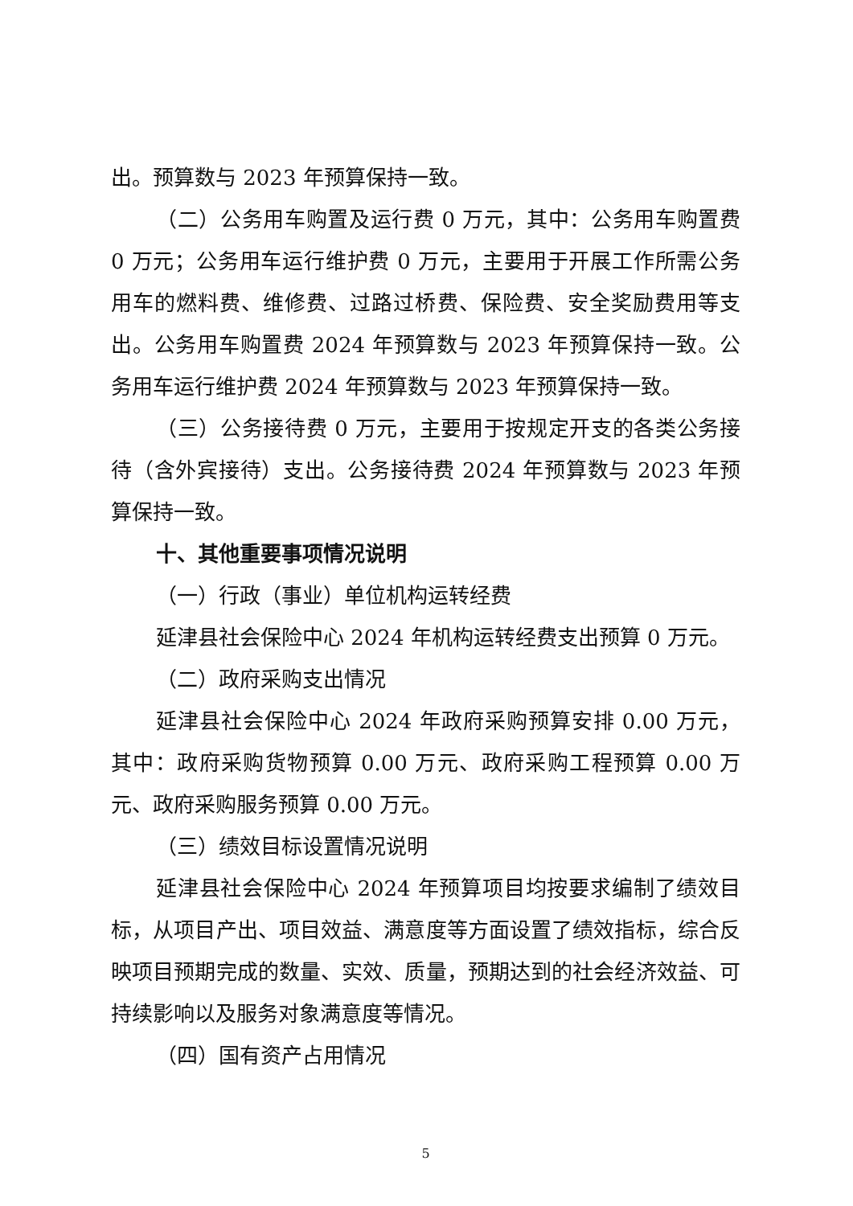出。预算数与 2023 年预算保持一致。
（二）公务用车购置及运行费 0 万元，其中：公务用车购置费 0 万元；公务用车运行维护费 0 万元，主要用于开展工作所需公务用车的燃料费、维修费、过路过桥费、保险费、安全奖励费用等支出。公务用车购置费 2024 年预算数与 2023 年预算保持一致。公务用车运行维护费 2024 年预算数与 2023 年预算保持一致。
（三）公务接待费 0 万元，主要用于按规定开支的各类公务接待（含外宾接待）支出。公务接待费 2024 年预算数与 2023 年预算保持一致。
十、其他重要事项情况说明
（一）行政（事业）单位机构运转经费
延津县社会保险中心 2024 年机构运转经费支出预算 0 万元。
（二）政府采购支出情况
延津县社会保险中心 2024 年政府采购预算安排 0.00 万元，其中：政府采购货物预算 0.00 万元、政府采购工程预算 0.00 万元、政府采购服务预算 0.00 万元。
（三）绩效目标设置情况说明
延津县社会保险中心 2024 年预算项目均按要求编制了绩效目标，从项目产出、项目效益、满意度等方面设置了绩效指标，综合反映项目预期完成的数量、实效、质量，预期达到的社会经济效益、可持续影响以及服务对象满意度等情况。
（四）国有资产占用情况
5